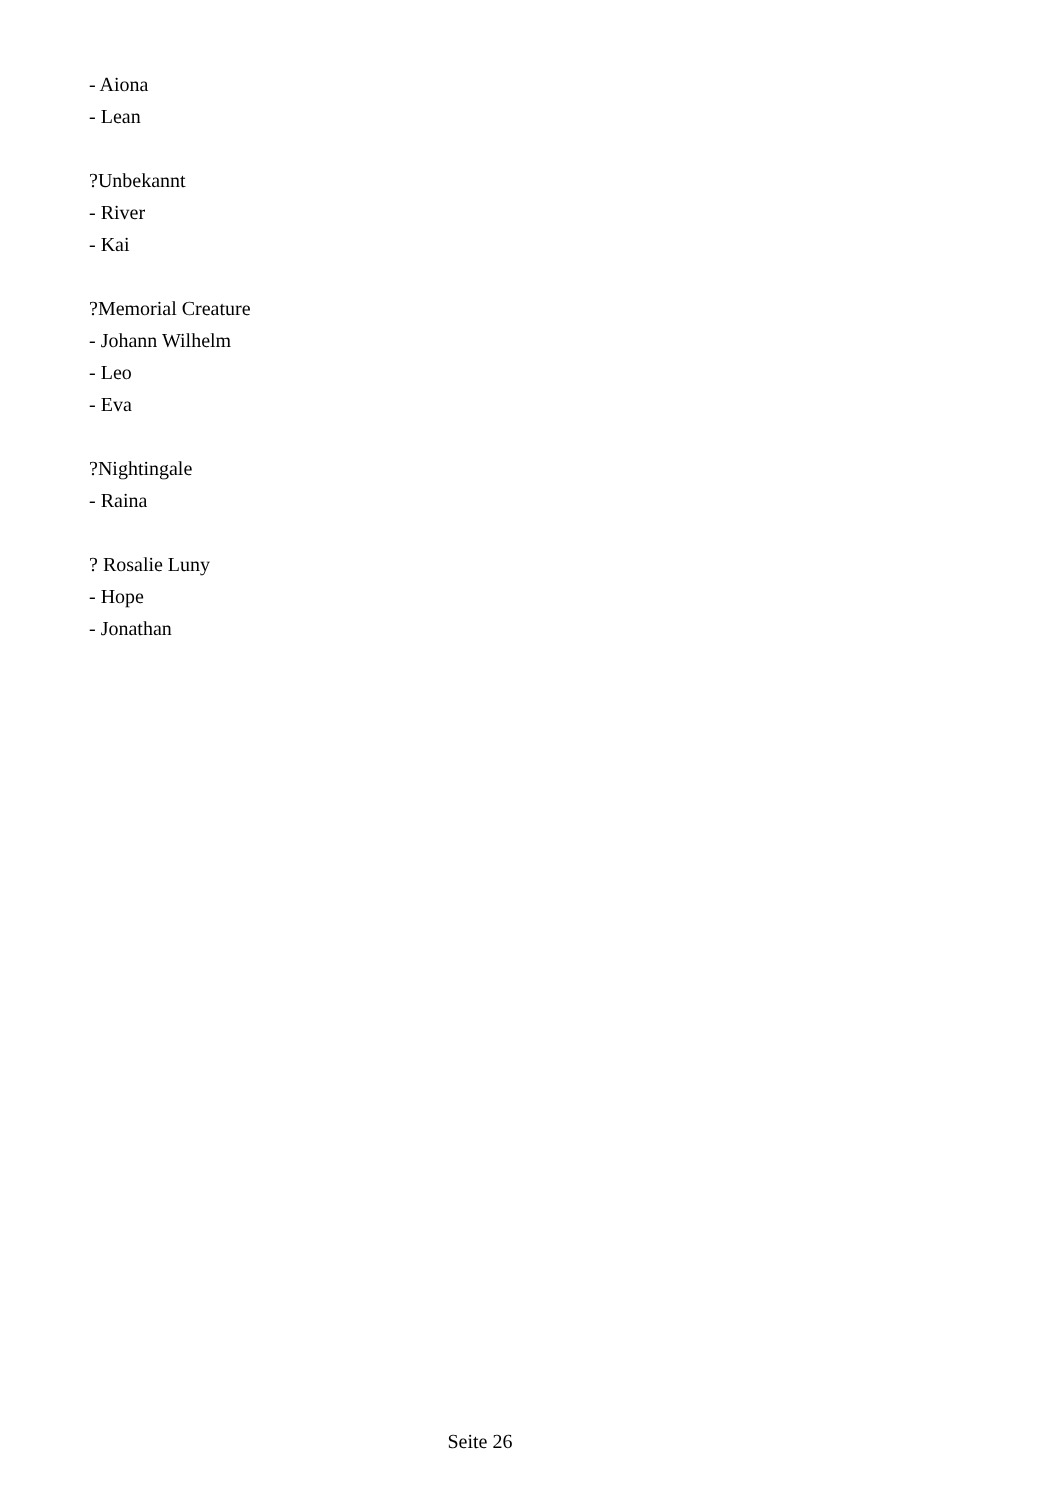- Aiona
- Lean
?Unbekannt
- River
- Kai
?Memorial Creature
- Johann Wilhelm
- Leo
- Eva
?Nightingale
- Raina
? Rosalie Luny
- Hope
- Jonathan
Seite 26